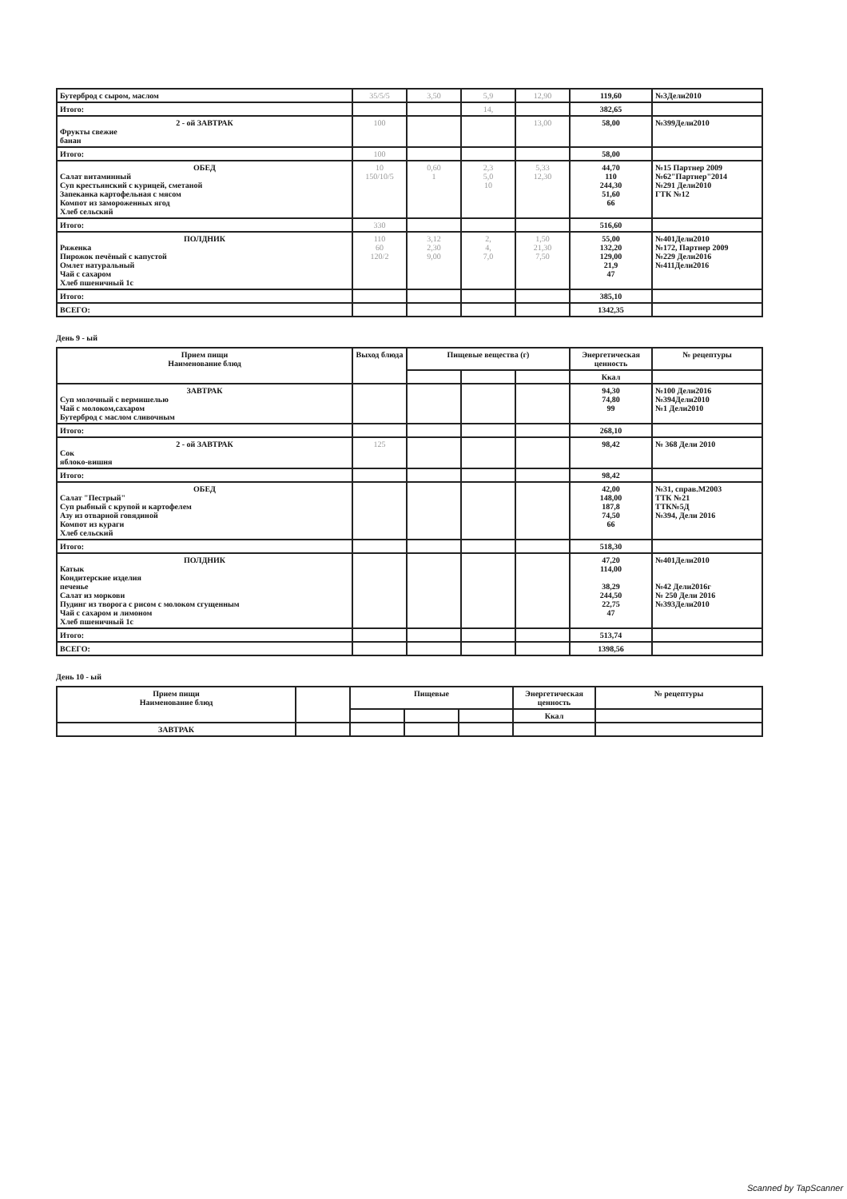| Бутерброд с сыром, маслом | 35/5/5 | 3,50 | 5,9 | 12,90 | 119,60 | №3Дели2010 |
| Итого: | | | 14, | | 382,65 | |
| 2 - ой ЗАВТРАК Фрукты свежие банан | 100 | | | 13,00 | 58,00 | №399Дели2010 |
| Итого: | 100 | | | | 58,00 | |
| ОБЕД Салат витаминный Суп крестьянский с курицей, сметаной Запеканка картофельная с мясом Компот из замороженных ягод Хлеб сельский | 10 150/10/5 | 0,60 1 | 2,3 5,0 10 | 5,33 12,30 | 44,70 110 244,30 51,60 66 | №15 Партнер 2009 №62"Партнер"2014 №291 Дели2010 ГТК №12 |
| Итого: | 330 | | | | 516,60 | |
| ПОЛДНИК Ряженка Пирожок печёный с капустой Омлет натуральный Чай с сахаром Хлеб пшеничный 1с | 110 60 120/2 | 3,12 2,30 9,00 | 2, 4, 7,0 | 1,50 21,30 7,50 | 55,00 132,20 129,00 21,9 47 | №401Дели2010 №172, Партнер 2009 №229 Дели2016 №411Дели2016 |
| Итого: | | | | | 385,10 | |
| ВСЕГО: | | | | | 1342,35 | |
День 9 - ый
| Прием пищи Наименование блюд | Выход блюда | Пищевые вещества (г) | | | Энергетическая ценность | № рецептуры |
| --- | --- | --- | --- | --- | --- | --- |
| | | | | | Ккал | |
| ЗАВТРАК Суп молочный с вермишелью Чай с молоком,сахаром Бутерброд с маслом сливочным | | | | | 94,30 74,80 99 | №100 Дели2016 №394Дели2010 №1 Дели2010 |
| Итого: | | | | | 268,10 | |
| 2 - ой ЗАВТРАК Сок яблоко-вишня | 125 | | | | 98,42 | № 368 Дели 2010 |
| Итого: | | | | | 98,42 | |
| ОБЕД Салат "Пестрый" Суп рыбный с крупой и картофелем Азу из отварной говядиной Компот из кураги Хлеб сельский | | | | | 42,00 148,00 187,8 74,50 66 | №31, справ.М2003 ТТК №21 ТТК№5Д №394, Дели 2016 |
| Итого: | | | | | 518,30 | |
| ПОЛДНИК Катык Кондитерские изделия печенье Салат из моркови Пудинг из творога с рисом с молоком сгущенным Чай с сахаром и лимоном Хлеб пшеничный 1с | | | | | 47,20 114,00 38,29 244,50 22,75 47 | №401Дели2010 №42 Дели2016г № 250 Дели 2016 №393Дели2010 |
| Итого: | | | | | 513,74 | |
| ВСЕГО: | | | | | 1398,56 | |
День 10 - ый
| Прием пищи Наименование блюд | | Пищевые | | | Энергетическая ценность | № рецептуры |
| --- | --- | --- | --- | --- | --- | --- |
| | | | | | Ккал | |
| ЗАВТРАК | | | | | | |
Scanned by TapScanner